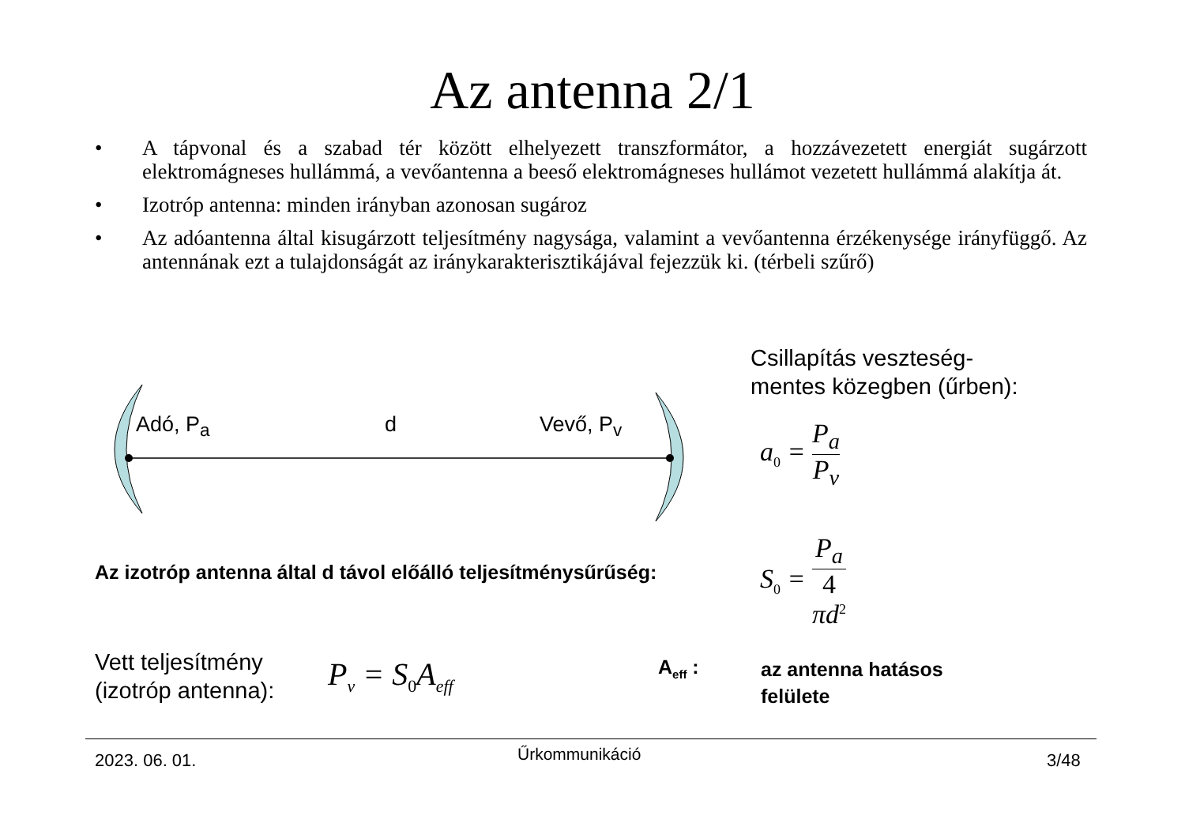Az antenna 2/1
• A tápvonal és a szabad tér között elhelyezett transzformátor, a hozzávezetett energiát sugárzott elektromágneses hullámmá, a vevőantenna a beeső elektromágneses hullámot vezetett hullámmá alakítja át.
• Izotróp antenna: minden irányban azonosan sugároz
• Az adóantenna által kisugárzott teljesítmény nagysága, valamint a vevőantenna érzékenysége irányfüggő. Az antennának ezt a tulajdonságát az iránykarakterisztikájával fejezzük ki. (térbeli szűrő)
Adó, P<sub>a</sub> d Vevő, P<sub>v</sub>
Csillapítás veszteség-
mentes közegben (űrben):
a<sub>0</sub> = P<sub>a</sub> P<sub>v</sub>
Az izotróp antenna által d távol előálló teljesítménysűrűség:
S<sub>0</sub> = P<sub>a</sub> 4
πd<sup>2</sup>
Vett teljesítmény
(izotróp antenna):
P<sub>v</sub> = S<sub>0</sub>A<sub>eff</sub> A<sub>eff</sub> :
az antenna hatásos
felülete
2023. 06. 01. Űrkommunikáció 3/48